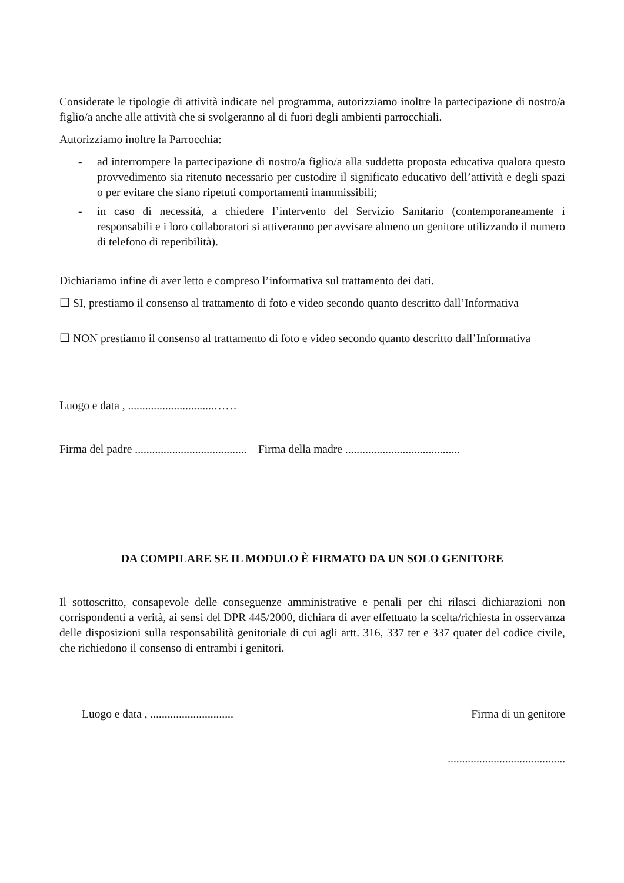Considerate le tipologie di attività indicate nel programma, autorizziamo inoltre la partecipazione di nostro/a figlio/a anche alle attività che si svolgeranno al di fuori degli ambienti parrocchiali.
Autorizziamo inoltre la Parrocchia:
- ad interrompere la partecipazione di nostro/a figlio/a alla suddetta proposta educativa qualora questo provvedimento sia ritenuto necessario per custodire il significato educativo dell’attività e degli spazi o per evitare che siano ripetuti comportamenti inammissibili;
- in caso di necessità, a chiedere l’intervento del Servizio Sanitario (contemporaneamente i responsabili e i loro collaboratori si attiveranno per avvisare almeno un genitore utilizzando il numero di telefono di reperibilità).
Dichiariamo infine di aver letto e compreso l’informativa sul trattamento dei dati.
☐ SI, prestiamo il consenso al trattamento di foto e video secondo quanto descritto dall’Informativa
☐ NON prestiamo il consenso al trattamento di foto e video secondo quanto descritto dall’Informativa
Luogo e data , ..............................……
Firma del padre ....................................... Firma della madre ........................................
DA COMPILARE SE IL MODULO È FIRMATO DA UN SOLO GENITORE
Il sottoscritto, consapevole delle conseguenze amministrative e penali per chi rilasci dichiarazioni non corrispondenti a verità, ai sensi del DPR 445/2000, dichiara di aver effettuato la scelta/richiesta in osservanza delle disposizioni sulla responsabilità genitoriale di cui agli artt. 316, 337 ter e 337 quater del codice civile, che richiedono il consenso di entrambi i genitori.
Luogo e data , ............................. Firma di un genitore
.........................................